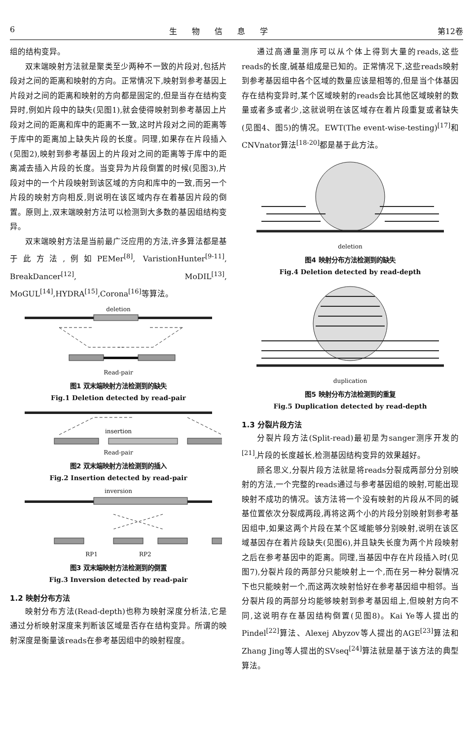6 生物信息学 第12卷
组的结构变异。
双末端映射方法就是聚类至少两种不一致的片段对,包括片段对之间的距离和映射的方向。正常情况下,映射到参考基因上片段对之间的距离和映射的方向都是固定的,但是当存在结构变异时,例如片段中的缺失(见图1),就会使得映射到参考基因上片段对之间的距离和库中的距离不一致,这时片段对之间的距离等于库中的距离加上缺失片段的长度。同理,如果存在片段插入(见图2),映射到参考基因上的片段对之间的距离等于库中的距离减去插入片段的长度。当变异为片段倒置的时候(见图3),片段对中的一个片段映射到该区域的方向和库中的一致,而另一个片段的映射方向相反,则说明在该区域内存在着基因片段的倒置。原则上,双末端映射方法可以检测到大多数的基因组结构变异。
双末端映射方法是当前最广泛应用的方法,许多算法都是基于此方法,例如PEMer<sup>[8]</sup>, VaristionHunter<sup>[9-11]</sup>, BreakDancer<sup>[12]</sup>, MoDIL<sup>[13]</sup>, MoGUL<sup>[14]</sup>,HYDRA<sup>[15]</sup>,Corona<sup>[16]</sup>等算法。
deletion
Read-pair
图1 双末端映射方法检测到的缺失
Fig.1 Deletion detected by read-pair
insertion
Read-pair
图2 双末端映射方法检测到的插入
Fig.2 Insertion detected by read-pair
inversion
RP1 RP2
图3 双末端映射方法检测到的倒置
Fig.3 Inversion detected by read-pair
1.2 映射分布方法
映射分布方法(Read-depth)也称为映射深度分析法,它是通过分析映射深度来判断该区域是否存在结构变异。所谓的映射深度是衡量该reads在参考基因组中的映射程度。
通过高通量测序可以从个体上得到大量的reads,这些reads的长度,碱基组成是已知的。正常情况下,这些reads映射到参考基因组中各个区域的数量应该是相等的,但是当个体基因存在结构变异时,某个区域映射的reads会比其他区域映射的数量或者多或者少,这就说明在该区域存在着片段重复或者缺失(见图4、图5)的情况。EWT(The event-wise-testing)<sup>[17]</sup>和CNVnator算法<sup>[18-20]</sup>都是基于此方法。
deletion
图4 映射分布方法检测到的缺失
Fig.4 Deletion detected by read-depth
duplication
图5 映射分布方法检测到的重复
Fig.5 Duplication detected by read-depth
1.3 分裂片段方法
分裂片段方法(Split-read)最初是为sanger测序开发的<sup>[21]</sup>,片段的长度越长,检测基因结构变异的效果越好。
顾名思义,分裂片段方法就是将reads分裂成两部分分别映射的方法,一个完整的reads通过与参考基因组的映射,可能出现映射不成功的情况。该方法将一个没有映射的片段从不同的碱基位置依次分裂成两段,再将这两个小的片段分别映射到参考基因组中,如果这两个片段在某个区域能够分别映射,说明在该区域基因存在着片段缺失(见图6),并且缺失长度为两个片段映射之后在参考基因中的距离。同理,当基因中存在片段插入时(见图7),分裂片段的两部分只能映射上一个,而在另一种分裂情况下也只能映射一个,而这两次映射恰好在参考基因组中相邻。当分裂片段的两部分均能够映射到参考基因组上,但映射方向不同,这说明存在基因结构倒置(见图8)。Kai Ye等人提出的Pindel<sup>[22]</sup>算法、Alexej Abyzov等人提出的AGE<sup>[23]</sup>算法和Zhang Jing等人提出的SVseq<sup>[24]</sup>算法就是基于该方法的典型算法。